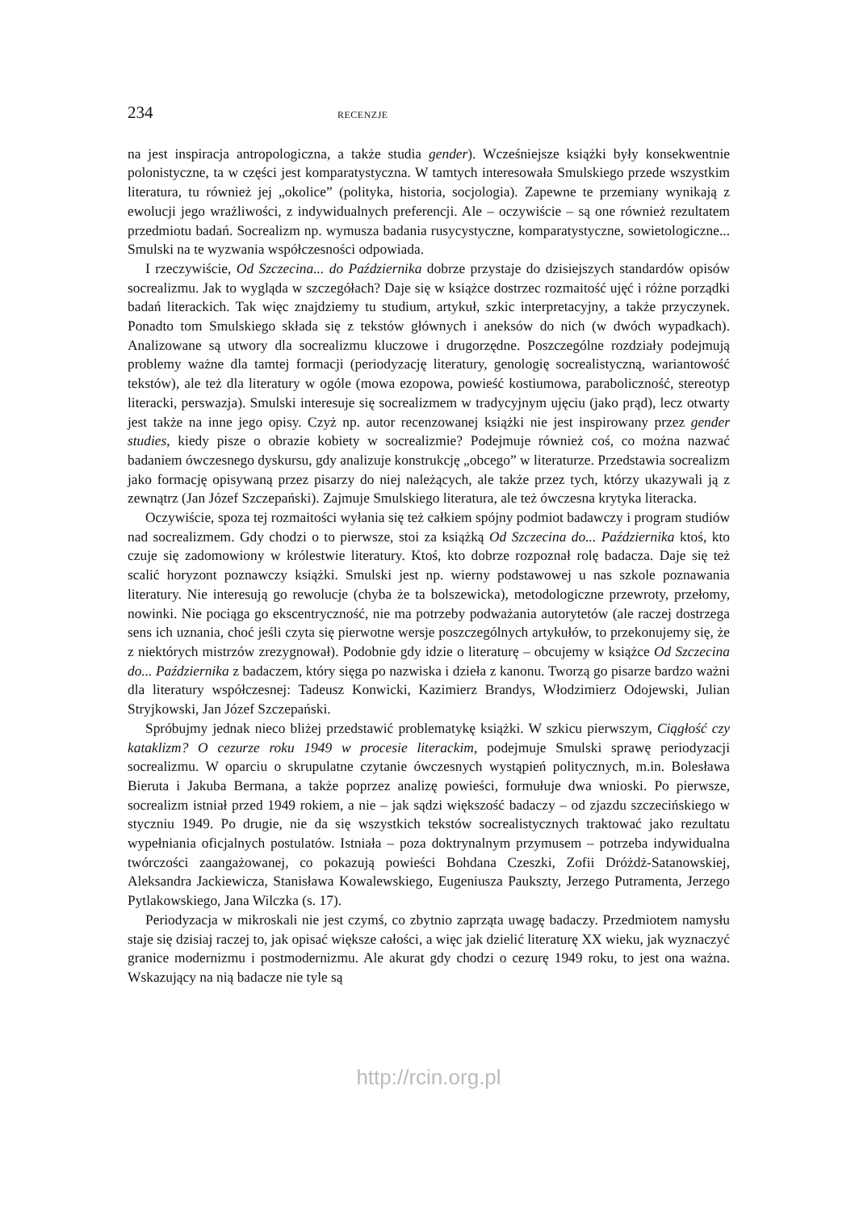234 RECENZJE
na jest inspiracja antropologiczna, a także studia gender). Wcześniejsze książki były konsekwentnie polonistyczne, ta w części jest komparatystyczna. W tamtych interesowała Smulskiego przede wszystkim literatura, tu również jej „okolice” (polityka, historia, socjologia). Zapewne te przemiany wynikają z ewolucji jego wrażliwości, z indywidualnych preferencji. Ale – oczywiście – są one również rezultatem przedmiotu badań. Socrealizm np. wymusza badania rusycystyczne, komparatystyczne, sowietologiczne... Smulski na te wyzwania współczesności odpowiada.
I rzeczywiście, Od Szczecina... do Października dobrze przystaje do dzisiejszych standardów opisów socrealizmu. Jak to wygląda w szczegółach? Daje się w książce dostrzec rozmaitość ujęć i różne porządki badań literackich. Tak więc znajdziemy tu studium, artykuł, szkic interpretacyjny, a także przyczynek. Ponadto tom Smulskiego składa się z tekstów głównych i aneksów do nich (w dwóch wypadkach). Analizowane są utwory dla socrealizmu kluczowe i drugorzędne. Poszczególne rozdziały podejmują problemy ważne dla tamtej formacji (periodyzację literatury, genologię socrealistyczną, wariantowość tekstów), ale też dla literatury w ogóle (mowa ezopowa, powieść kostiumowa, paraboliczność, stereotyp literacki, perswazja). Smulski interesuje się socrealizmem w tradycyjnym ujęciu (jako prąd), lecz otwarty jest także na inne jego opisy. Czyż np. autor recenzowanej książki nie jest inspirowany przez gender studies, kiedy pisze o obrazie kobiety w socrealizmie? Podejmuje również coś, co można nazwać badaniem ówczesnego dyskursu, gdy analizuje konstrukcję „obcego” w literaturze. Przedstawia socrealizm jako formację opisywaną przez pisarzy do niej należących, ale także przez tych, którzy ukazywali ją z zewnątrz (Jan Józef Szczepański). Zajmuje Smulskiego literatura, ale też ówczesna krytyka literacka.
Oczywiście, spoza tej rozmaitości wyłania się też całkiem spójny podmiot badawczy i program studiów nad socrealizmem. Gdy chodzi o to pierwsze, stoi za książką Od Szczecina do... Października ktoś, kto czuje się zadomowiony w królestwie literatury. Ktoś, kto dobrze rozpoznał rolę badacza. Daje się też scalić horyzont poznawczy książki. Smulski jest np. wierny podstawowej u nas szkole poznawania literatury. Nie interesują go rewolucje (chyba że ta bolszewicka), metodologiczne przewroty, przełomy, nowinki. Nie pociąga go ekscentryczność, nie ma potrzeby podważania autorytetów (ale raczej dostrzega sens ich uznania, choć jeśli czyta się pierwotne wersje poszczególnych artykułów, to przekonujemy się, że z niektórych mistrzów zrezygnował). Podobnie gdy idzie o literaturę – obcujemy w książce Od Szczecina do... Października z badaczem, który sięga po nazwiska i dzieła z kanonu. Tworzą go pisarze bardzo ważni dla literatury współczesnej: Tadeusz Konwicki, Kazimierz Brandys, Włodzimierz Odojewski, Julian Stryjkowski, Jan Józef Szczepański.
Spróbujmy jednak nieco bliżej przedstawić problematykę książki. W szkicu pierwszym, Ciągłość czy kataklizm? O cezurze roku 1949 w procesie literackim, podejmuje Smulski sprawę periodyzacji socrealizmu. W oparciu o skrupulatne czytanie ówczesnych wystąpień politycznych, m.in. Bolesława Bieruta i Jakuba Bermana, a także poprzez analizę powieści, formułuje dwa wnioski. Po pierwsze, socrealizm istniał przed 1949 rokiem, a nie – jak sądzi większość badaczy – od zjazdu szczecińskiego w styczniu 1949. Po drugie, nie da się wszystkich tekstów socrealistycznych traktować jako rezultatu wypełniania oficjalnych postulatów. Istniała – poza doktrynalnym przymusem – potrzeba indywidualna twórczości zaangażowanej, co pokazują powieści Bohdana Czeszki, Zofii Dróżdż-Satanowskiej, Aleksandra Jackiewicza, Stanisława Kowalewskiego, Eugeniusza Paukszty, Jerzego Putramenta, Jerzego Pytlakowskiego, Jana Wilczka (s. 17).
Periodyzacja w mikroskali nie jest czymś, co zbytnio zaprząta uwagę badaczy. Przedmiotem namysłu staje się dzisiaj raczej to, jak opisać większe całości, a więc jak dzielić literaturę XX wieku, jak wyznaczyć granice modernizmu i postmodernizmu. Ale akurat gdy chodzi o cezurę 1949 roku, to jest ona ważna. Wskazujący na nią badacze nie tyle są
http://rcin.org.pl